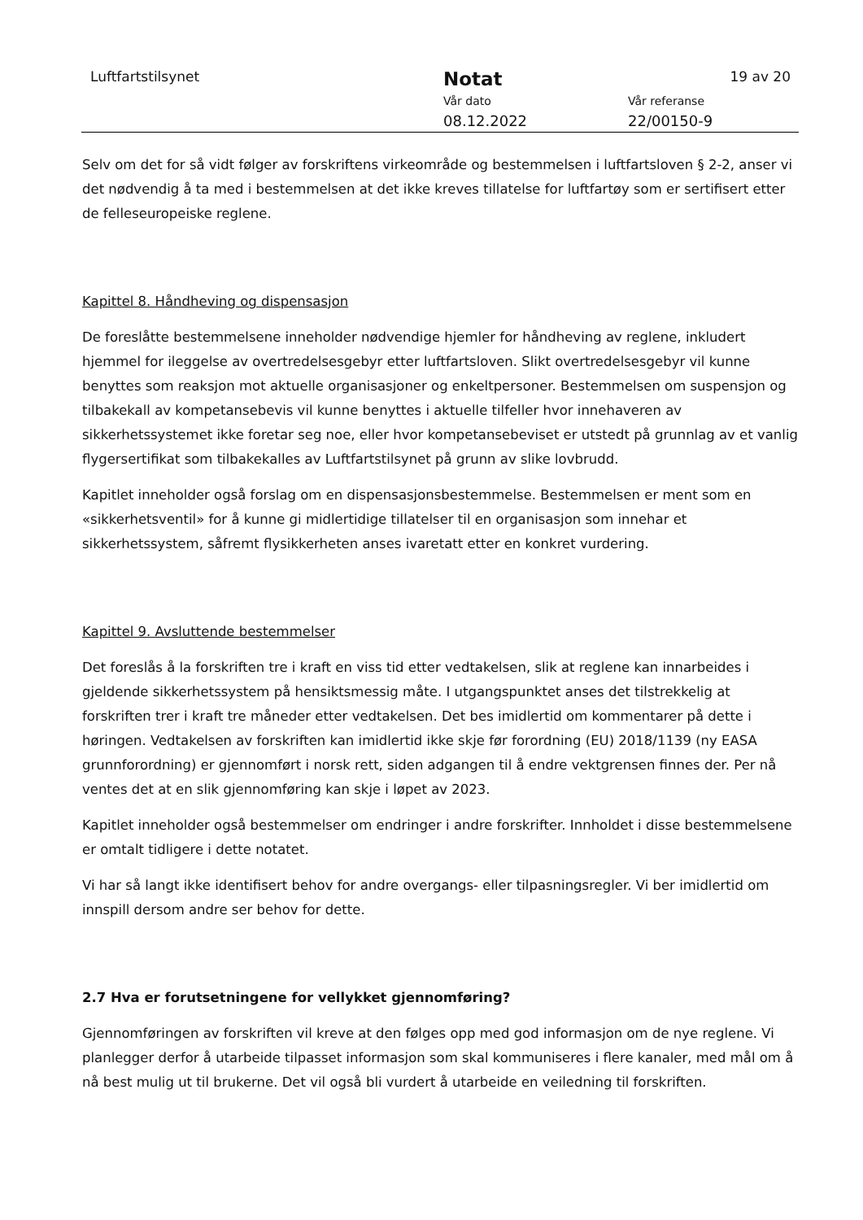Luftfartstilsynet Notat 19 av 20
Vår dato Vår referanse
08.12.2022 22/00150-9
Selv om det for så vidt følger av forskriftens virkeområde og bestemmelsen i luftfartsloven § 2-2, anser vi det nødvendig å ta med i bestemmelsen at det ikke kreves tillatelse for luftfartøy som er sertifisert etter de felleseuropeiske reglene.
Kapittel 8. Håndheving og dispensasjon
De foreslåtte bestemmelsene inneholder nødvendige hjemler for håndheving av reglene, inkludert hjemmel for ileggelse av overtredelsesgebyr etter luftfartsloven. Slikt overtredelsesgebyr vil kunne benyttes som reaksjon mot aktuelle organisasjoner og enkeltpersoner. Bestemmelsen om suspensjon og tilbakekall av kompetansebevis vil kunne benyttes i aktuelle tilfeller hvor innehaveren av sikkerhetssystemet ikke foretar seg noe, eller hvor kompetansebeviset er utstedt på grunnlag av et vanlig flygersertifikat som tilbakekalles av Luftfartstilsynet på grunn av slike lovbrudd.
Kapitlet inneholder også forslag om en dispensasjonsbestemmelse. Bestemmelsen er ment som en «sikkerhetsventil» for å kunne gi midlertidige tillatelser til en organisasjon som innehar et sikkerhetssystem, såfremt flysikkerheten anses ivaretatt etter en konkret vurdering.
Kapittel 9. Avsluttende bestemmelser
Det foreslås å la forskriften tre i kraft en viss tid etter vedtakelsen, slik at reglene kan innarbeides i gjeldende sikkerhetssystem på hensiktsmessig måte. I utgangspunktet anses det tilstrekkelig at forskriften trer i kraft tre måneder etter vedtakelsen. Det bes imidlertid om kommentarer på dette i høringen. Vedtakelsen av forskriften kan imidlertid ikke skje før forordning (EU) 2018/1139 (ny EASA grunnforordning) er gjennomført i norsk rett, siden adgangen til å endre vektgrensen finnes der. Per nå ventes det at en slik gjennomføring kan skje i løpet av 2023.
Kapitlet inneholder også bestemmelser om endringer i andre forskrifter. Innholdet i disse bestemmelsene er omtalt tidligere i dette notatet.
Vi har så langt ikke identifisert behov for andre overgangs- eller tilpasningsregler. Vi ber imidlertid om innspill dersom andre ser behov for dette.
2.7 Hva er forutsetningene for vellykket gjennomføring?
Gjennomføringen av forskriften vil kreve at den følges opp med god informasjon om de nye reglene. Vi planlegger derfor å utarbeide tilpasset informasjon som skal kommuniseres i flere kanaler, med mål om å nå best mulig ut til brukerne. Det vil også bli vurdert å utarbeide en veiledning til forskriften.